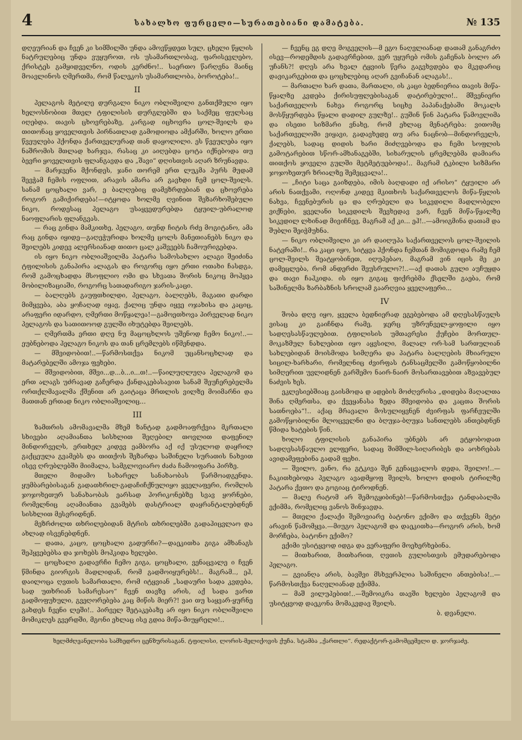4 სახალხო ფურცელი—სურათებიანი დამატება. № 135
დღეურიან და ჩვენ კი სიმშილში უნდა ამოვწყდეთ სულ, ცხელი წყლის ნატრულებიც უნდა ვუყუროთ, ოს უსამართლობავ, ფარისევლებო, ქრისტეს გამყიდველნო, ოდის კერძნო!.. საერთო წარღვნა მაინც მოავლინოს ღმერთმა, რომ წალეკოს უსამართლობა, ბოროტება!..
II
პელაგოს მეტილე დურგალი ნიკო ობლიშვილი განთქმული იყო ხელოსნობით მთელ ტფილისის დურგლებში და საქმეც ფულსაც იღებდა. თავის ცხოვრებაზე, კარგად იცხოვრა ცოლ-შვილს და თითონაც ყოველთვის პირნათლად გამოდიოდა ამქარში, ხოლო ერთი წვეულება ჰქონდა ქართველურად თან დაყოლილი. ეს წვეულება იყო ნაშრომის მთლად ხარჯვა, რასაც კი აიღებდა ცოტა იქნებოდა თუ ბევრი ყოველთვის ფლანგავდა და „შავი“ დღისთვის აღარ ზრუნავდა.
— მარჯვენა მქონდეს, ჯანი თორემ ერთ ლუკმა პურს მუდამ შევჭამ ჩემის ოფლით, არავის ამარა არ გავხდი ჩემ ცოლ-შვილს. სანამ ცოცხალი ვარ, ე ბალღებიც დამეზრდებიან და ცხოვრება როგორ გამიქირდება!—იტყოდა ხოლმე ღვინით შეზარხოშებული ნიკო, როდესაც პელაგო უსაყვედურებდა ტყუილ-უბრალოდ ნაოფლარის ფლანგვას.
— რაც გინდა მამკითხე, პელაგო, თუნდ ჩიტის რძე მოგიტანო, ამა რაც გინდა იყიდე—გაღეჭურიდა ხოლმე ცოლს მანეთიანებს ნიკო და შვილებს კიდევ ალერსიანად თითო ცალ კაშვეებს ჩამოურიგებდა.
ის იყო ნიკო ობლიაშვილმა პატარა სამოსახლო ალაგი შეიძინა ტფილისის განაპირა ალაგას და როგორც იყო ერთი ოთახი ჩასდგა, რომ გამოცხადდა მსოფლიო ომი და სხვათა შორის ნიკოც მოჰყვა მობილიზაციაში, როგორც სათადარიგო ჯარის-კაცი.
— ბალღებს გაუფთხილდი, პელაგო, ბალღებს, მაგათი დარდი მიმყვება, აბა ყოჩაღად იყავ, ქალიც უნდა იყვე ოჯახისა და კაციც, არაფერი იდარდო, ღმერთი მოწყალეა!—გამოეთხოვა პირველად ნიკო პელაგოს და სათითოოდ გულში იხუტებდა შვილებს.
— ღმერთმა ერთი დღე ნუ მაცოცხლოს უშენოდ ჩემო ნიკო!..—ეუბნებოდა პელაგო ნიკოს და თან ცრემლებს იწმენდდა.
— მშვიდობით!..—წარმოსთქვა ნიკომ უცანსოცხლად და მატარებელში ამოჯა ფეხები.
— მშვიდობით, მშვი...დ...ბ...ი...თ!..—წაილუღლუღა პელაგომ და ერთ ალაგს უძრავად გაჩერდა ქანდაკებასავით სანამ შეუჩერებელმა ორთქლმავალმა ქშენით არ გაიტაცა მრთლის ვილზე მოიმარნი და მათთან ერთად ნიკო ობლიაშვილიც...
III
ზამთრის ამომავალმა მზემ ზანტად გადმოაფრქვია მკრთალი სხივები აღამიანთა სისხლით შეღებილ თოვლით დაფენილ მინდორველს, ერთხელ კიდევ ეამბორა აქ იქ უსულოდ დაყრილ გაქცეულა გვამებს და თითქოს შეზარდა საშინელი სურათის ნახვით ისევ ღრუბლებში მიიმალა, სამგლოვიარო ძაძა ჩამოიფარა პირზე.
მთელი მიდამო სახარელ სანახაობას წარმოადგენდა. ყუმბარებისაგან გადათხრილ-გადაჩიჩქნულიყო ყველაფერი, რომლის ჯოჯოხეთურ სანახაობას ეარსად ჰორიკონებზე სვავ ყორნები, რომელნიც აღამიანთა გვამებს დასტრიალ დაყრანტალებდნენ სისხლით მესვრიდნენ.
მეზრძოლთ თხრილებიდან მტრის თხრილებში გადაჰიცვლაო და ახლად ისვენებდნენ.
— დათა, კაცო, ცოცხალი გადურჩი?—დაეკითხა გიგა ამხანაგს შეჰყვებებსა და ჯოხებს მოჰკიდა ხელები.
— ცოცხალი გადავრჩი ჩემო გიგა, ცოცხალი, ვენაცვალე ი ჩვენ წმინდა გიორგის მადლიდან, რომ გადმოიყურებს!.. მაგრამ.., ეჰ, დაილოცა ღვთის სამართალი, რომ იტყვიან „სადაური სადა კვდება, სად უთხრიან სამარესაო“ ჩვენ თავზე არის, აქ სადა ვართ გადმოფუხული, გვეღორებება კაც მიწის მიერ?! ვაი თუ საყვარ-ყურნე გახდეს ჩვენი ლეში!.. პირველ შეტაკებაზე არ იყო ნიკო ობლიშვილი მომიკლეს გვერდში, მგონი ეხლაც ისე გდია მიწა-მიუყრელი!..
— ჩვენც ეგ დღე მოგველის—მ ეგო ნაღვლიანად დათამ განაგრძო ისევ—როდემდის გადავრჩებით, ვერ უყურებ ომის გაჩენას ბოლო არ უჩანს?! დღეს არა ხვალ ტყვიის წერა გაგვხვდება და მკვდარიც დავიკარგებით და ცოცხლებიც აღარ გვიჩანან ალაგას!..
— მართალი ხარ დათა, მართალი, ის კაცი ბედნიერია თავის მიწა-წყალზე კვდება ქირისუფლებისაგან დატირებული!.. მშვენიერი საქართველოს ნახვა როგორც სიცხე პაპანაქებაში მოკალს მოსწყურდება წყალი დადილ გულზე!.. გუშინ წინ პატარა წამოვლიმა და ისეთი სიზმარი ვნახე, რომ ეხლაც მენატრება: ვითომც საქართველოში ვიყავი, გადავხედე თუ არა ნაცნობ—მინდორველს, ქალებს, სადაც დიდის ხარი მიძღვებოდა და ჩემი სოფლის გამოტარებით სწორ-ამხანაგებში, სიხარულის ცრემლებმა დამიარა თითქოს ყოველი გულში მეტმეტუებოდა!.. მაგრამ ტკბილი სიზმარი ჯოჯოხეთურ ზრიალზე შემეცვალა!..
— „ჩიტი საცა გაიზდება, იმის ბაღდადი იქ არისო“ ტყუილი არ არის ნათქვამი, ოღონდ კიდევ მკითხოს საქართველოს მიწა-წყლის ნახვა, ჩვენებურის ცა და ღრუბელი და სიკვდილი მადლობელი ვიქნები, ყველანი სიკვდილს შევხედავ ვარ, ჩვენ მიწა-წყალზე სიკვდილ ლხინად მივიჩნევ, მაგრამ აქ კი... ეჰ!..—ამოიგმინა დათამ და შუბლი შეიჭმუხნა.
— ნიკო ობლიშვილი კი არ დაიღუპა საქართველოს ცოლ-შვილის ნატვრაში!.. რა კაცი იყო, სიტყვა ჰქონდა ჩემთან მომიგდოდა რამე ჩემ ცოლ-შვილს შეატყობინეთ, იღუპებაო, მაგრამ ვინ იცის მე კი დამეცლება, რომ ანდერძი შეუსრულო?!..—აქ დათას გული აუჩუყდა და თავი ჩაჰკიდა. ის იყო გიგაც ფიქრებმა ქსელში გაება, რომ საშინელმა ზარბაზნის სროლამ გაარღვია ყველაფერი...
IV
შობა დღე იყო, ყველა ბედნიერად ეგებებოდა ამ დღესასწაულს ვისაც კი გაიჩნდა რამე, ჯერც უზრუნველ-ყოფილი იყო სადღესასწაულებით. ტფილისის უმთავრესი ქუჩები მორთულ-მოკაზმულ ნახლებით იყო აყვსილი, მალალ ორ-სამ სართულიან სახლებიდან მოისმოდა სიმღერა და პატარა ბალღების მხიარული სიცილ-ხარხარი, რომელნიც ძვირფას ტანსაცმელში გამოწყობილნი სიმღერით უვლიდნენ გარშემო ნაირ-ნაირ მოსართავებით აზვავებულ ნაძვის ხეს.
ეკლესიებშიაც გაისმოდა დ ადების მოძღვრისა „დიდება მაღალთა შინა ღმერთსა, და ქვეყანასა ზედა მშვიდობა და კაცთა შორის სათნოება“!.. აქაც მრავალი მოსულიყვნენ ძვირფას ფარჩეულში გამოწყობილნი მლოცველნი და ბღუჯა-ბღუჯა სანთლებს ანთებდნენ წმიდა ხატების წინ.
ხოლო ტფილისის განაპირა უბნებს არ ეტყობოდათ სადღესასწაულო ელფერი, სადაც შიმშილ-სიღარიბეს და აოხრებას ავიდამეფებინა გადამ ფეხი.
— შვილო, ვანო, რა გტკივა შენ გენაცვალოს დედა, შვილო!..—ჩაკითხებოდა პელაგო ავადმყოფ შვილს, ხოლო დიდის ტირილზე პატარა ქეთო და გოგიაც ტიროდნენ.
— მალე რატომ არ შემოგყიბინებ!—წარმოსთქვა ტანდაბალმა ექიმმა, რომელიც ვანოს შინჯავდა.
— მთელი ქალაქი შემოვიარე ბატონო ექიმო და თქვენს მეტი არავინ წამომყვა.—მიუგო პელაგომ და დაეკითხა—როგორ არის, ხომ მორჩება, ბატონო ექიმო?
ექიმი უსიტყვოდ იდგა და ვერაფერი მოეხერხებინა.
— მითხარით, მითხარით, ღვთის გულისთვის ემუდარებოდა პელაგო.
— გვიანღა არის, ბავშვი მსხვერპლია საშინელი ანთებისა!..—წარმოსთქვა ნაღვლიანად ექიმმა.
— მაშ ვილუპებით!..—შემოიკრა თავში ხელები პელაგომ და უსიტყვოდ დაეკონა მომაკვდავ შვილს.
ბ. დვანელი.
ხელმძღვანელობა სამხედრო ცენზურისაგან. ტფილისი, ლორის-მელიქოვის ქუჩა. სტამბა „ქართლი“. რედაქტორ-გამომცემელი დ. ჯორჯაძე.